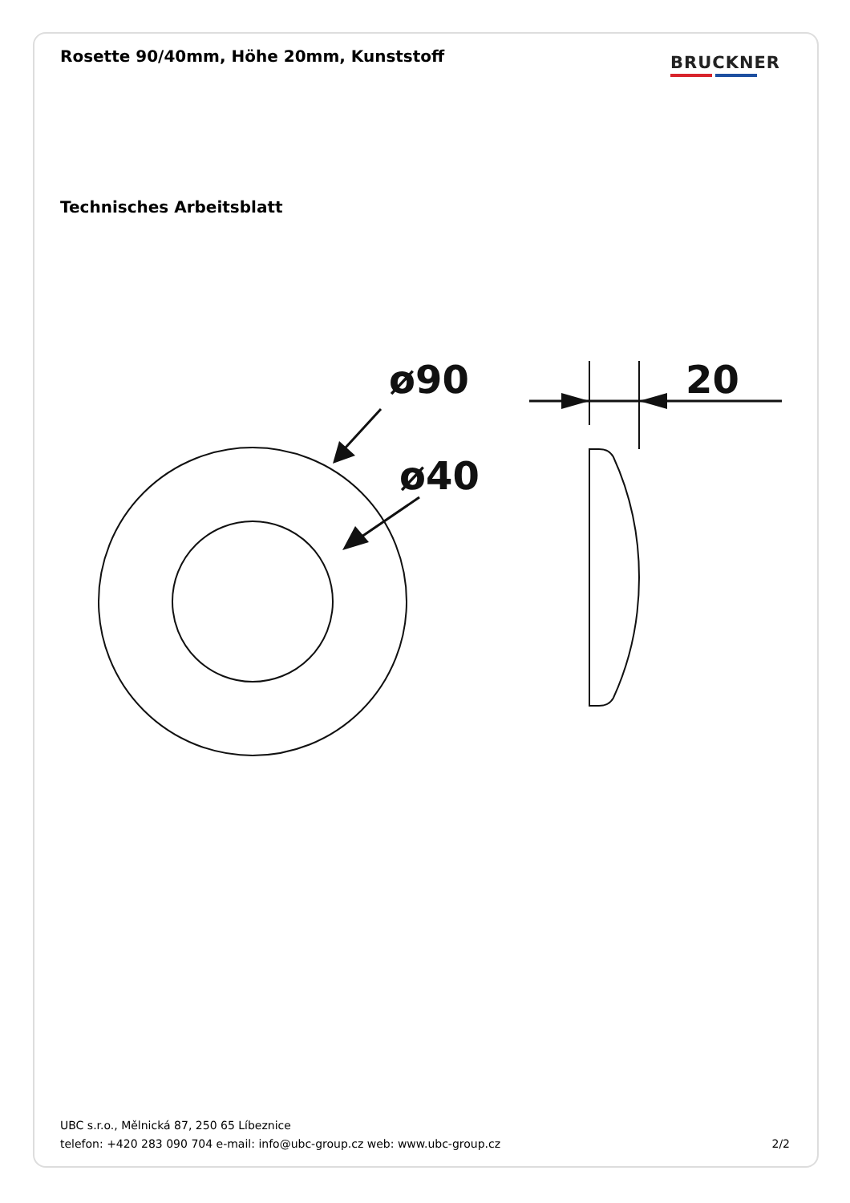Rosette 90/40mm, Höhe 20mm, Kunststoff
BRUCKNER
Technisches Arbeitsblatt
ø90
ø40
20
UBC s.r.o., Mělnická 87, 250 65 Líbeznice
telefon: +420 283 090 704 e-mail: info@ubc-group.cz web: www.ubc-group.cz 2/2